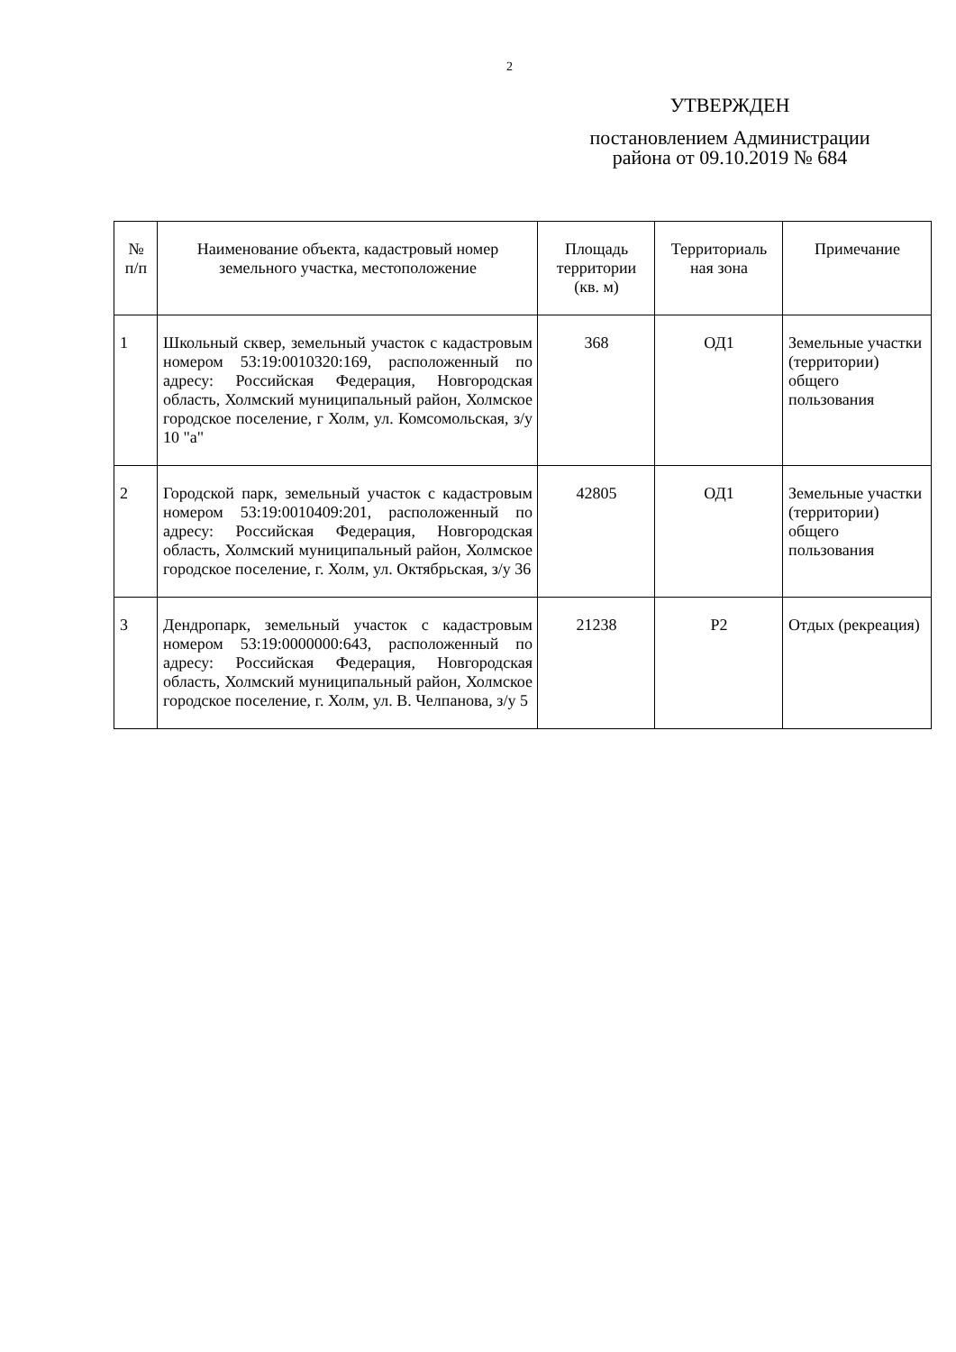2
УТВЕРЖДЕН
постановлением Администрации района от 09.10.2019 № 684
| № п/п | Наименование объекта, кадастровый номер земельного участка, местоположение | Площадь территории (кв. м) | Территориаль ная зона | Примечание |
| --- | --- | --- | --- | --- |
| 1 | Школьный сквер, земельный участок с кадастровым номером 53:19:0010320:169, расположенный по адресу: Российская Федерация, Новгородская область, Холмский муниципальный район, Холмское городское поселение, г Холм, ул. Комсомольская, з/у 10 "а" | 368 | ОД1 | Земельные участки (территории) общего пользования |
| 2 | Городской парк, земельный участок с кадастровым номером 53:19:0010409:201, расположенный по адресу: Российская Федерация, Новгородская область, Холмский муниципальный район, Холмское городское поселение, г. Холм, ул. Октябрьская, з/у 36 | 42805 | ОД1 | Земельные участки (территории) общего пользования |
| 3 | Дендропарк, земельный участок с кадастровым номером 53:19:0000000:643, расположенный по адресу: Российская Федерация, Новгородская область, Холмский муниципальный район, Холмское городское поселение, г. Холм, ул. В. Челпанова, з/у 5 | 21238 | Р2 | Отдых (рекреация) |